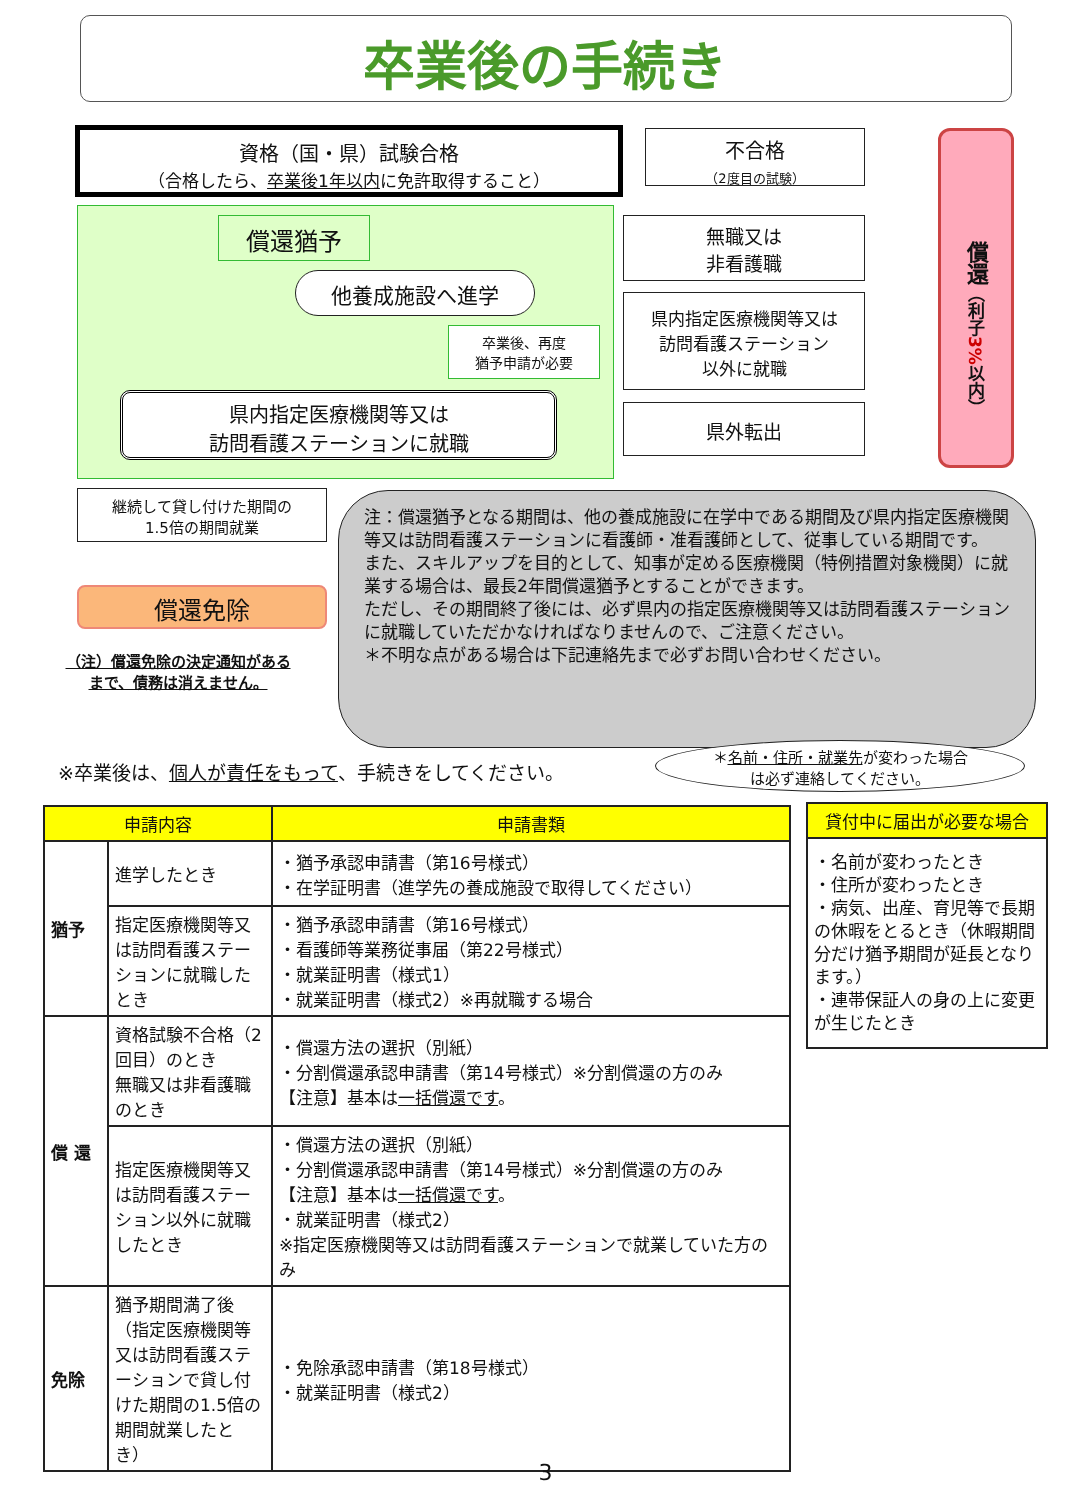卒業後の手続き
資格（国・県）試験合格
（合格したら、卒業後1年以内に免許取得すること）
償還猶予
他養成施設へ進学
卒業後、再度
猶予申請が必要
県内指定医療機関等又は
訪問看護ステーションに就職
継続して貸し付けた期間の
1.5倍の期間就業
償還免除
（注）償還免除の決定通知がある
まで、債務は消えません。
不合格
（2度目の試験）
無職又は
非看護職
県内指定医療機関等又は
訪問看護ステーション
以外に就職
県外転出
償還（利子3% 以内）
注：償還猶予となる期間は、他の養成施設に在学中である期間及び県内指定医療機関等又は訪問看護ステーションに看護師・准看護師として、従事している期間です。
また、スキルアップを目的として、知事が定める医療機関（特例措置対象機関）に就業する場合は、最長2年間償還猶予とすることができます。
ただし、その期間終了後には、必ず県内の指定医療機関等又は訪問看護ステーションに就職していただかなければなりませんので、ご注意ください。
＊不明な点がある場合は下記連絡先まで必ずお問い合わせください。
＊名前・住所・就業先が変わった場合
は必ず連絡してください。
※卒業後は、個人が責任をもって、手続きをしてください。
| 申請内容 | | 申請書類 |
| --- | --- | --- |
| 猶予 | 進学したとき | ・猶予承認申請書（第16号様式） ・在学証明書（進学先の養成施設で取得してください） |
| | 指定医療機関等又は訪問看護ステーションに就職したとき | ・猶予承認申請書（第16号様式） ・看護師等業務従事届（第22号様式） ・就業証明書（様式1） ・就業証明書（様式2）※再就職する場合 |
| 償 還 | 資格試験不合格（2回目）のとき 無職又は非看護職のとき | ・償還方法の選択（別紙） ・分割償還承認申請書（第14号様式）※分割償還の方のみ 【注意】基本は 一括償還です 。 |
| | 指定医療機関等又は訪問看護ステーション以外に就職したとき | ・償還方法の選択（別紙） ・分割償還承認申請書（第14号様式）※分割償還の方のみ 【注意】基本は 一括償還です 。 ・就業証明書（様式2） ※指定医療機関等又は訪問看護ステーションで就業していた方のみ |
| 免除 | 猶予期間満了後（指定医療機関等又は訪問看護ステーションで貸し付けた期間の1.5倍の期間就業したとき） | ・免除承認申請書（第18号様式） ・就業証明書（様式2） |
| 貸付中に届出が必要な場合 |
| --- |
| ・名前が変わったとき ・住所が変わったとき ・病気、出産、育児等で長期の休暇をとるとき（休暇期間分だけ猶予期間が延長となります。） ・連帯保証人の身の上に変更が生じたとき |
3